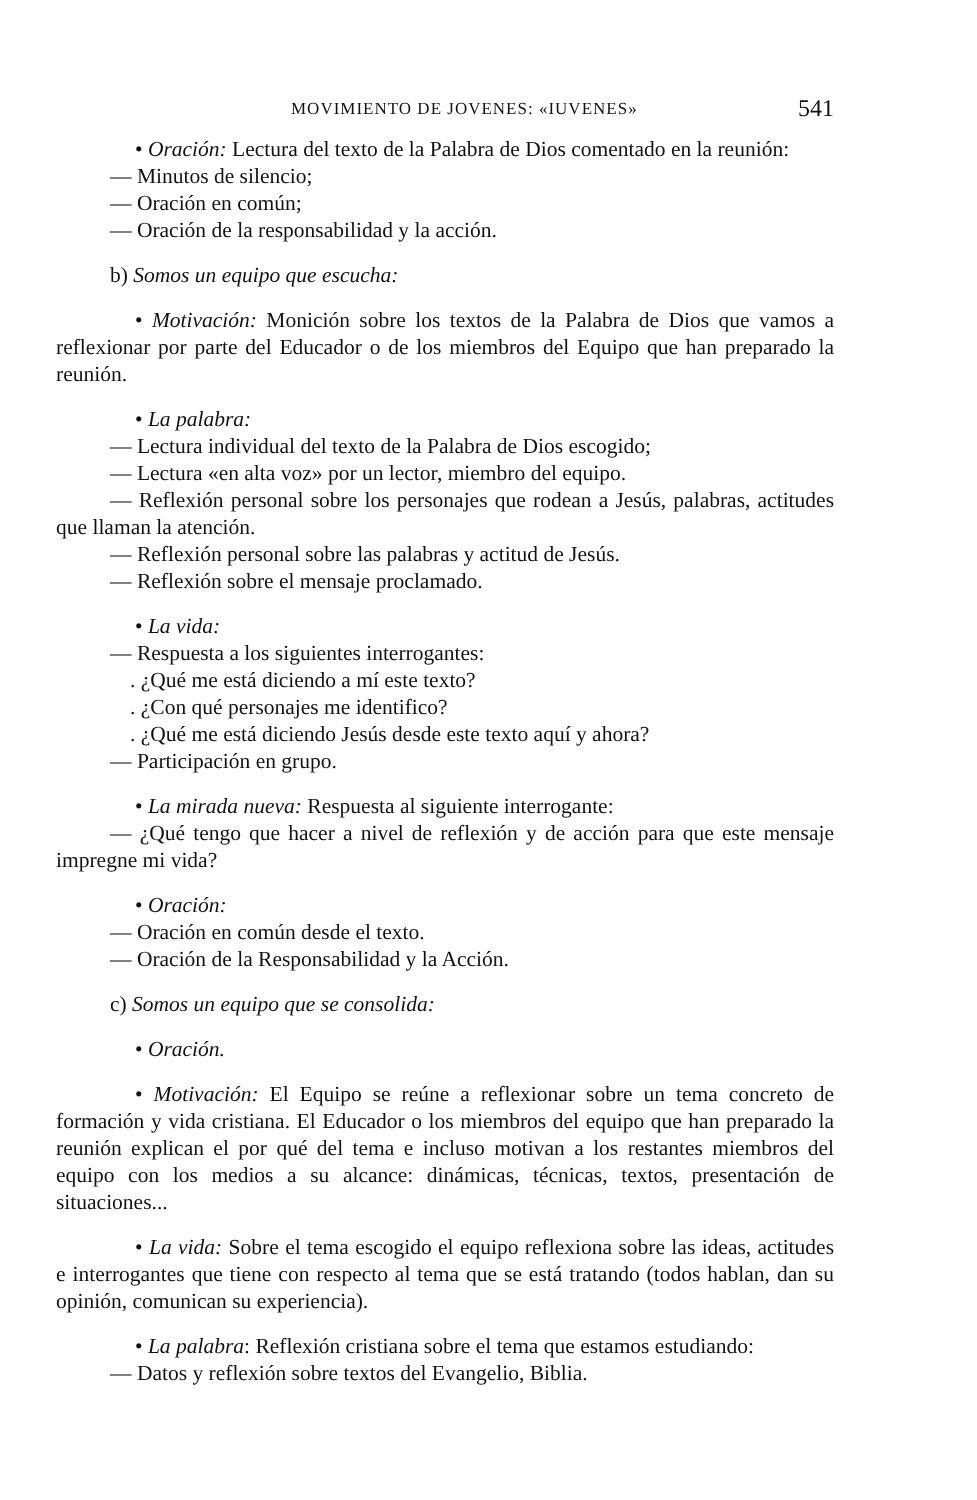MOVIMIENTO DE JOVENES: «IUVENES» 541
• Oración: Lectura del texto de la Palabra de Dios comentado en la reunión:
— Minutos de silencio;
— Oración en común;
— Oración de la responsabilidad y la acción.
b) Somos un equipo que escucha:
• Motivación: Monición sobre los textos de la Palabra de Dios que vamos a reflexionar por parte del Educador o de los miembros del Equipo que han preparado la reunión.
• La palabra:
— Lectura individual del texto de la Palabra de Dios escogido;
— Lectura «en alta voz» por un lector, miembro del equipo.
— Reflexión personal sobre los personajes que rodean a Jesús, palabras, actitudes que llaman la atención.
— Reflexión personal sobre las palabras y actitud de Jesús.
— Reflexión sobre el mensaje proclamado.
• La vida:
— Respuesta a los siguientes interrogantes:
. ¿Qué me está diciendo a mí este texto?
. ¿Con qué personajes me identifico?
. ¿Qué me está diciendo Jesús desde este texto aquí y ahora?
— Participación en grupo.
• La mirada nueva: Respuesta al siguiente interrogante:
— ¿Qué tengo que hacer a nivel de reflexión y de acción para que este mensaje impregne mi vida?
• Oración:
— Oración en común desde el texto.
— Oración de la Responsabilidad y la Acción.
c) Somos un equipo que se consolida:
• Oración.
• Motivación: El Equipo se reúne a reflexionar sobre un tema concreto de formación y vida cristiana. El Educador o los miembros del equipo que han preparado la reunión explican el por qué del tema e incluso motivan a los restantes miembros del equipo con los medios a su alcance: dinámicas, técnicas, textos, presentación de situaciones...
• La vida: Sobre el tema escogido el equipo reflexiona sobre las ideas, actitudes e interrogantes que tiene con respecto al tema que se está tratando (todos hablan, dan su opinión, comunican su experiencia).
• La palabra: Reflexión cristiana sobre el tema que estamos estudiando:
— Datos y reflexión sobre textos del Evangelio, Biblia.